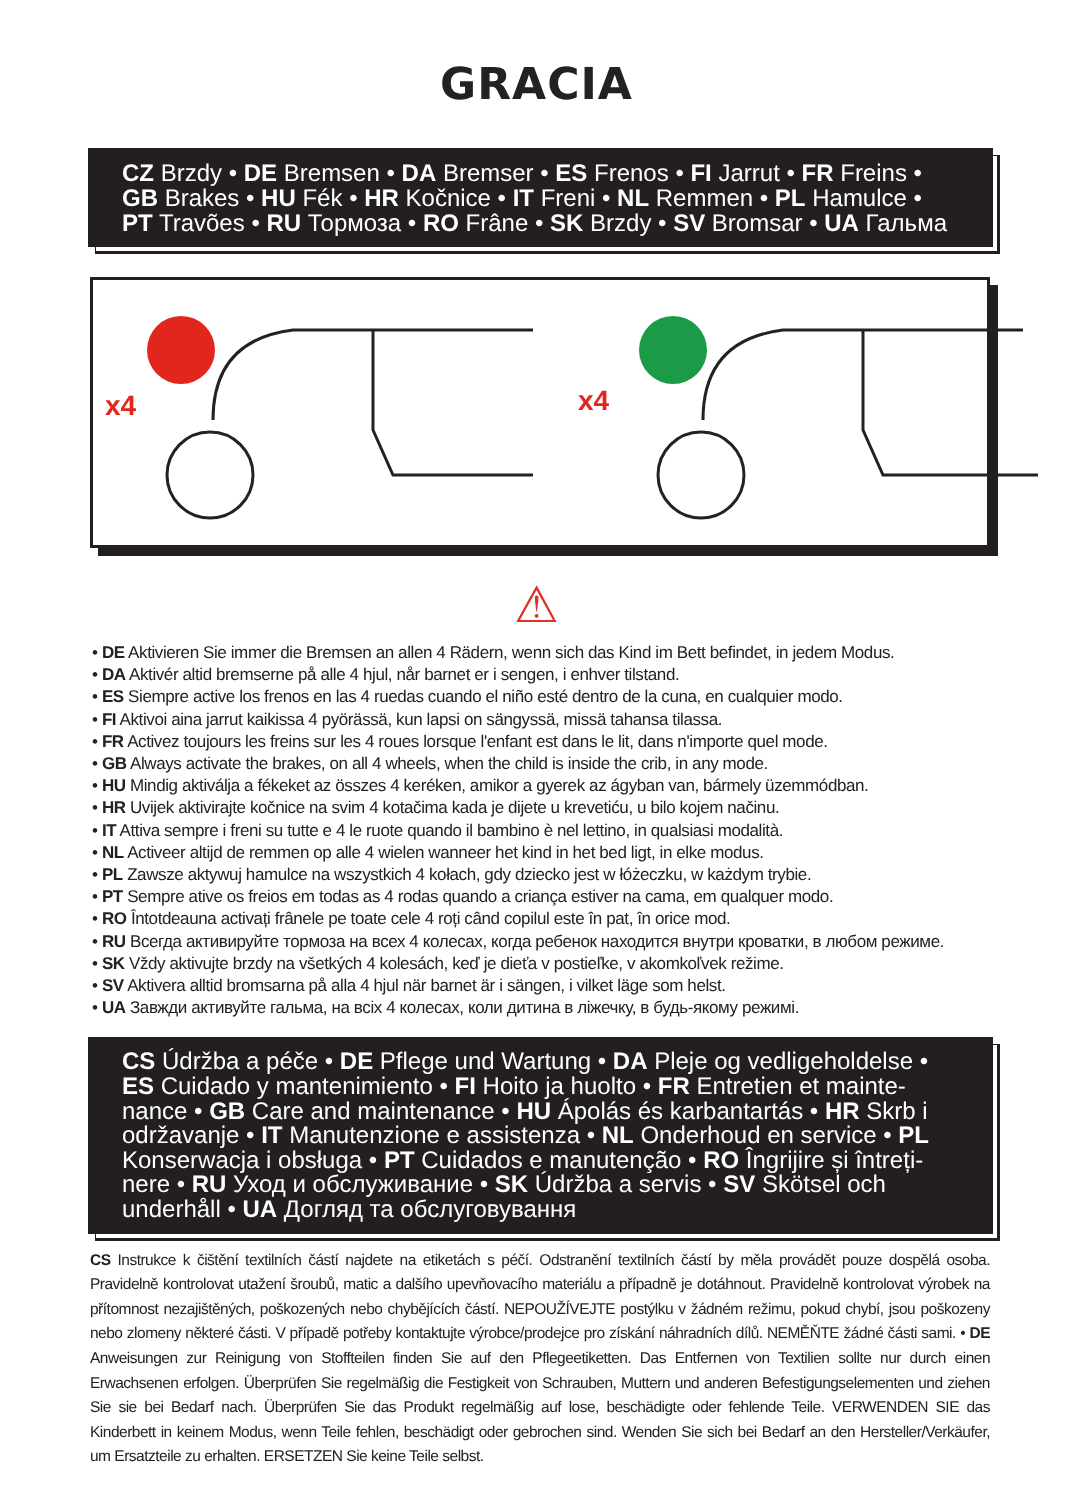GRACIA
CZ Brzdy • DE Bremsen • DA Bremser • ES Frenos • FI Jarrut • FR Freins • GB Brakes • HU Fék • HR Kočnice • IT Freni • NL Remmen • PL Hamulce • PT Travões • RU Тормоза • RO Frâne • SK Brzdy • SV Bromsar • UA Гальма
x4
x4
⚠
• DE Aktivieren Sie immer die Bremsen an allen 4 Rädern, wenn sich das Kind im Bett befindet, in jedem Modus.
• DA Aktivér altid bremserne på alle 4 hjul, når barnet er i sengen, i enhver tilstand.
• ES Siempre active los frenos en las 4 ruedas cuando el niño esté dentro de la cuna, en cualquier modo.
• FI Aktivoi aina jarrut kaikissa 4 pyörässä, kun lapsi on sängyssä, missä tahansa tilassa.
• FR Activez toujours les freins sur les 4 roues lorsque l'enfant est dans le lit, dans n'importe quel mode.
• GB Always activate the brakes, on all 4 wheels, when the child is inside the crib, in any mode.
• HU Mindig aktiválja a fékeket az összes 4 keréken, amikor a gyerek az ágyban van, bármely üzemmódban.
• HR Uvijek aktivirajte kočnice na svim 4 kotačima kada je dijete u krevetiću, u bilo kojem načinu.
• IT Attiva sempre i freni su tutte e 4 le ruote quando il bambino è nel lettino, in qualsiasi modalità.
• NL Activeer altijd de remmen op alle 4 wielen wanneer het kind in het bed ligt, in elke modus.
• PL Zawsze aktywuj hamulce na wszystkich 4 kołach, gdy dziecko jest w łóżeczku, w każdym trybie.
• PT Sempre ative os freios em todas as 4 rodas quando a criança estiver na cama, em qualquer modo.
• RO Întotdeauna activați frânele pe toate cele 4 roți când copilul este în pat, în orice mod.
• RU Всегда активируйте тормоза на всех 4 колесах, когда ребенок находится внутри кроватки, в любом режиме.
• SK Vždy aktivujte brzdy na všetkých 4 kolesách, keď je dieťa v postieľke, v akomkoľvek režime.
• SV Aktivera alltid bromsarna på alla 4 hjul när barnet är i sängen, i vilket läge som helst.
• UA Завжди активуйте гальма, на всіх 4 колесах, коли дитина в ліжечку, в будь-якому режимі.
CS Údržba a péče • DE Pflege und Wartung • DA Pleje og vedligeholdelse • ES Cuidado y mantenimiento • FI Hoito ja huolto • FR Entretien et mainte-nance • GB Care and maintenance • HU Ápolás és karbantartás • HR Skrb i održavanje • IT Manutenzione e assistenza • NL Onderhoud en service • PL Konserwacja i obsługa • PT Cuidados e manutenção • RO Îngrijire și întreți-nere • RU Уход и обслуживание • SK Údržba a servis • SV Skötsel och underhåll • UA Догляд та обслуговування
CS Instrukce k čištění textilních částí najdete na etiketách s péčí. Odstranění textilních částí by měla provádět pouze dospělá osoba. Pravidelně kontrolovat utažení šroubů, matic a dalšího upevňovacího materiálu a případně je dotáhnout. Pravidelně kontrolovat výrobek na přítomnost nezajištěných, poškozených nebo chybějících částí. NEPOUŽÍVEJTE postýlku v žádném režimu, pokud chybí, jsou poškozeny nebo zlomeny některé části. V případě potřeby kontaktujte výrobce/prodejce pro získání náhradních dílů. NEMĚŇTE žádné části sami. • DE Anweisungen zur Reinigung von Stoffteilen finden Sie auf den Pflegeetiketten. Das Entfernen von Textilien sollte nur durch einen Erwachsenen erfolgen. Überprüfen Sie regelmäßig die Festigkeit von Schrauben, Muttern und anderen Befestigungselementen und ziehen Sie sie bei Bedarf nach. Überprüfen Sie das Produkt regelmäßig auf lose, beschädigte oder fehlende Teile. VERWENDEN SIE das Kinderbett in keinem Modus, wenn Teile fehlen, beschädigt oder gebrochen sind. Wenden Sie sich bei Bedarf an den Hersteller/Verkäufer, um Ersatzteile zu erhalten. ERSETZEN Sie keine Teile selbst.